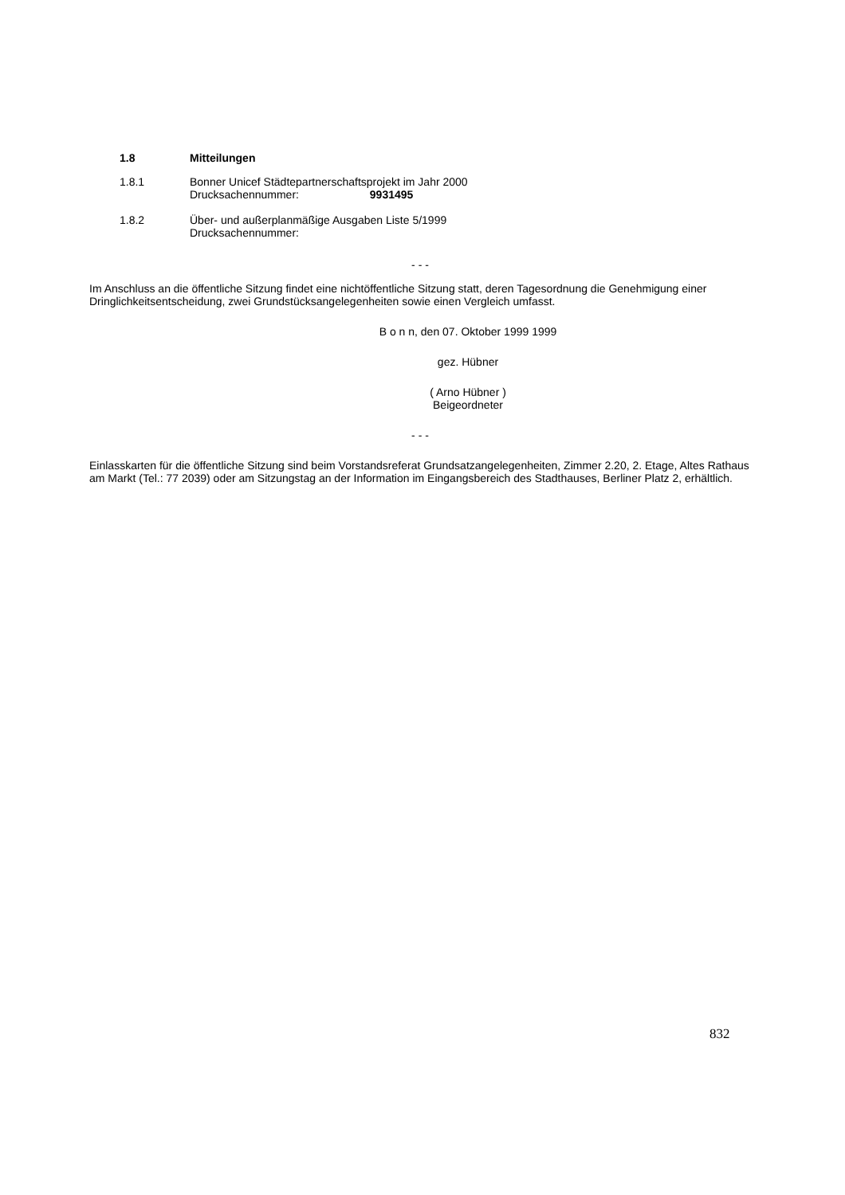1.8 Mitteilungen
1.8.1 Bonner Unicef Städtepartnerschaftsprojekt im Jahr 2000
Drucksachennummer: 9931495
1.8.2 Über- und außerplanmäßige Ausgaben Liste 5/1999
Drucksachennummer:
- - -
Im Anschluss an die öffentliche Sitzung findet eine nichtöffentliche Sitzung statt, deren Tagesordnung die Genehmigung einer Dringlichkeitsentscheidung, zwei Grundstücksangelegenheiten sowie einen Vergleich umfasst.
B o n n, den 07. Oktober 1999 1999
gez. Hübner
( Arno Hübner )
Beigeordneter
- - -
Einlasskarten für die öffentliche Sitzung sind beim Vorstandsreferat Grundsatzangelegenheiten, Zimmer 2.20, 2. Etage, Altes Rathaus am Markt (Tel.: 77 2039) oder am Sitzungstag an der Information im Eingangsbereich des Stadthauses, Berliner Platz 2, erhältlich.
832